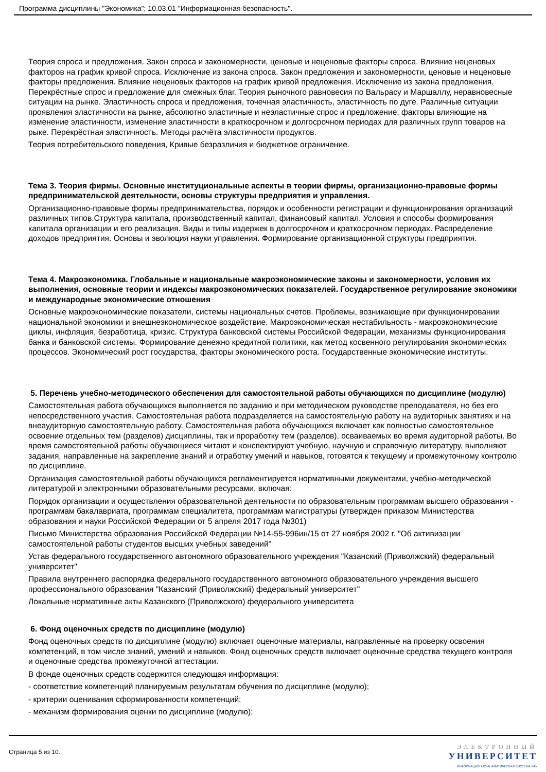Программа дисциплины "Экономика"; 10.03.01 "Информационная безопасность".
Теория спроса и предложения. Закон спроса и закономерности, ценовые и неценовые факторы спроса. Влияние неценовых факторов на график кривой спроса. Исключение из закона спроса. Закон предложения и закономерности, ценовые и неценовые факторы предложения. Влияние неценовых факторов на график кривой предложения. Исключение из закона предложения. Перекрёстные спрос и предложение для смежных благ. Теория рыночного равновесия по Вальрасу и Маршаллу, неравновесные ситуации на рынке. Эластичность спроса и предложения, точечная эластичность, эластичность по дуге. Различные ситуации проявления эластичности на рынке, абсолютно эластичные и неэластичные спрос и предложение, факторы влияющие на изменение эластичности, изменение эластичности в краткосрочном и долгосрочном периодах для различных групп товаров на рыке. Перекрёстная эластичность. Методы расчёта эластичности продуктов.
Теория потребительского поведения, Кривые безразличия и бюджетное ограничение.
Тема 3. Теория фирмы. Основные институциональные аспекты в теории фирмы, организационно-правовые формы предпринимательской деятельности, основы структуры предприятия и управления.
Организационно-правовые формы предпринимательства, порядок и особенности регистрации и функционирования организаций различных типов.Структура капитала, производственный капитал, финансовый капитал. Условия и способы формирования капитала организации и его реализация. Виды и типы издержек в долгосрочном и краткосрочном периодах. Распределение доходов предприятия. Основы и эволюция науки управления. Формирование организационной структуры предприятия.
Тема 4. Макроэкономика. Глобальные и национальные макроэкономические законы и закономерности, условия их выполнения, основные теории и индексы макроэкономических показателей. Государственное регулирование экономики и международные экономические отношения
Основные макроэкономические показатели, системы национальных счетов. Проблемы, возникающие при функционировании национальной экономики и внешнеэкономическое воздействие. Макроэкономическая нестабильность - макроэкономические циклы, инфляция, безработица, кризис. Структура банковской системы Российской Федерации, механизмы функционирования банка и банковской системы. Формирование денежно кредитной политики, как метод косвенного регулирования экономических процессов. Экономический рост государства, факторы экономического роста. Государственные экономические институты.
5. Перечень учебно-методического обеспечения для самостоятельной работы обучающихся по дисциплине (модулю)
Самостоятельная работа обучающихся выполняется по заданию и при методическом руководстве преподавателя, но без его непосредственного участия. Самостоятельная работа подразделяется на самостоятельную работу на аудиторных занятиях и на внеаудиторную самостоятельную работу. Самостоятельная работа обучающихся включает как полностью самостоятельное освоение отдельных тем (разделов) дисциплины, так и проработку тем (разделов), осваиваемых во время аудиторной работы. Во время самостоятельной работы обучающиеся читают и конспектируют учебную, научную и справочную литературу, выполняют задания, направленные на закрепление знаний и отработку умений и навыков, готовятся к текущему и промежуточному контролю по дисциплине.
Организация самостоятельной работы обучающихся регламентируется нормативными документами, учебно-методической литературой и электронными образовательными ресурсами, включая:
Порядок организации и осуществления образовательной деятельности по образовательным программам высшего образования - программам бакалавриата, программам специалитета, программам магистратуры (утвержден приказом Министерства образования и науки Российской Федерации от 5 апреля 2017 года №301)
Письмо Министерства образования Российской Федерации №14-55-996ин/15 от 27 ноября 2002 г. "Об активизации самостоятельной работы студентов высших учебных заведений"
Устав федерального государственного автономного образовательного учреждения "Казанский (Приволжский) федеральный университет"
Правила внутреннего распорядка федерального государственного автономного образовательного учреждения высшего профессионального образования "Казанский (Приволжский) федеральный университет"
Локальные нормативные акты Казанского (Приволжского) федерального университета
6. Фонд оценочных средств по дисциплине (модулю)
Фонд оценочных средств по дисциплине (модулю) включает оценочные материалы, направленные на проверку освоения компетенций, в том числе знаний, умений и навыков. Фонд оценочных средств включает оценочные средства текущего контроля и оценочные средства промежуточной аттестации.
В фонде оценочных средств содержится следующая информация:
- соответствие компетенций планируемым результатам обучения по дисциплине (модулю);
- критерии оценивания сформированности компетенций;
- механизм формирования оценки по дисциплине (модулю);
Страница 5 из 10.
ЭЛЕКТРОННЫЙ
УНИВЕРСИТЕТ
ИНФОРМАЦИОННО-АНАЛИТИЧЕСКАЯ СИСТЕМА КФУ